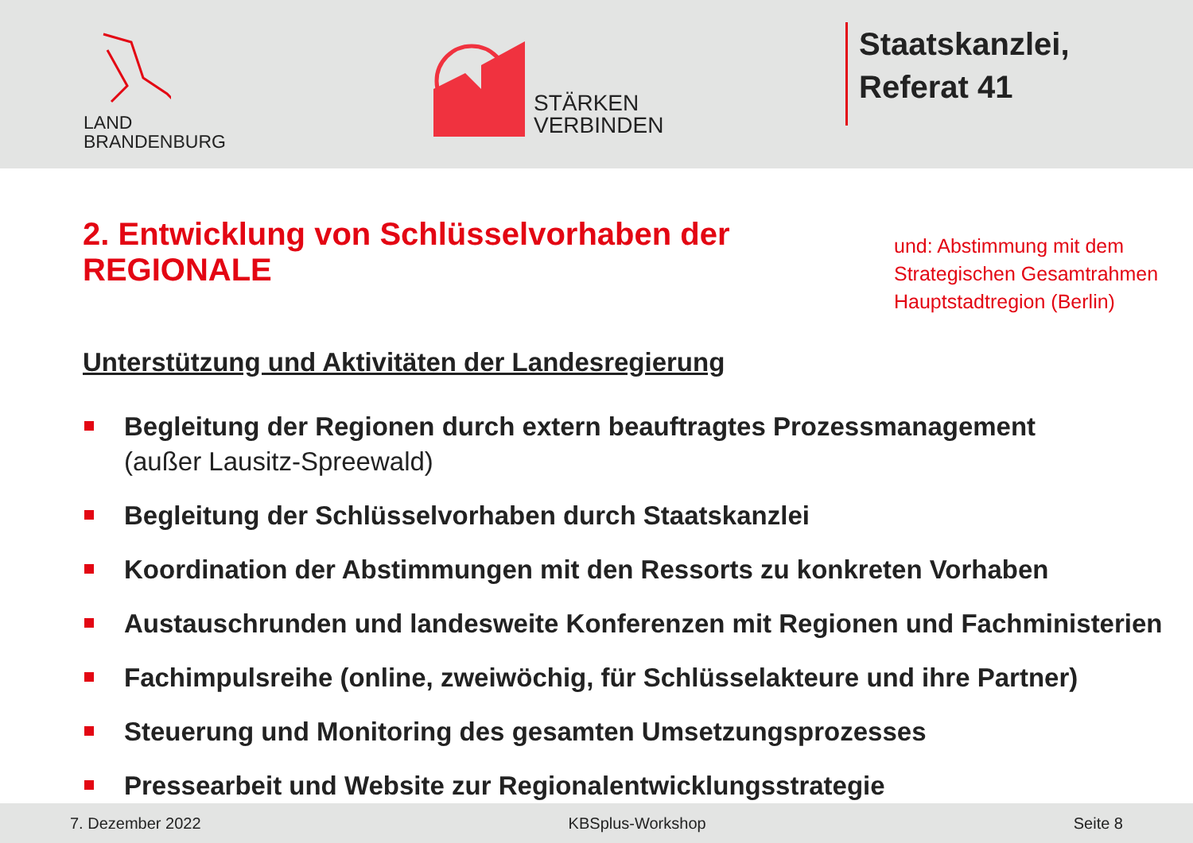LAND
BRANDENBURG
STÄRKEN
VERBINDEN
Staatskanzlei,
Referat 41
2. Entwicklung von Schlüsselvorhaben der REGIONALE
und: Abstimmung mit dem
Strategischen Gesamtrahmen
Hauptstadtregion (Berlin)
Unterstützung und Aktivitäten der Landesregierung
Begleitung der Regionen durch extern beauftragtes Prozessmanagement
(außer Lausitz-Spreewald)
Begleitung der Schlüsselvorhaben durch Staatskanzlei
Koordination der Abstimmungen mit den Ressorts zu konkreten Vorhaben
Austauschrunden und landesweite Konferenzen mit Regionen und Fachministerien
Fachimpulsreihe (online, zweiwöchig, für Schlüsselakteure und ihre Partner)
Steuerung und Monitoring des gesamten Umsetzungsprozesses
Pressearbeit und Website zur Regionalentwicklungsstrategie
7. Dezember 2022 KBSplus-Workshop Seite 8